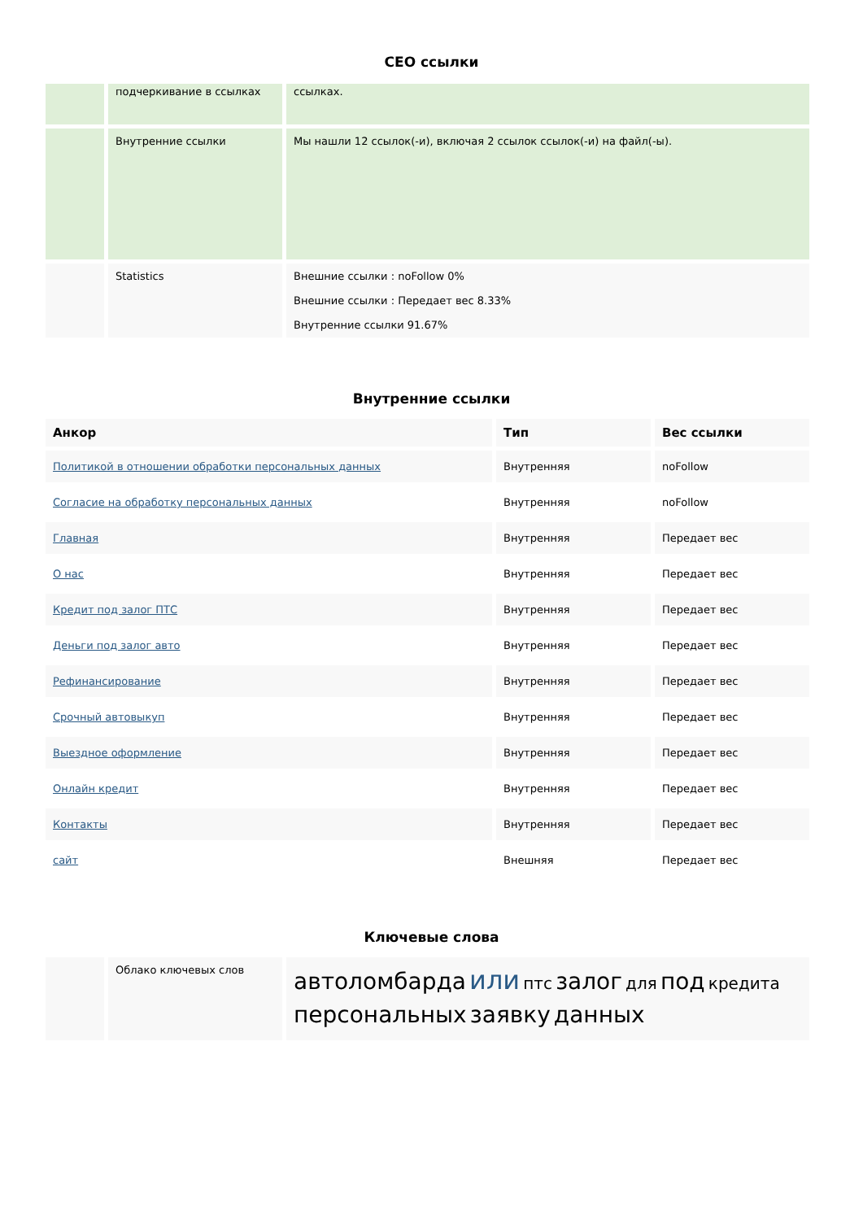СЕО ссылки
| | подчеркивание в ссылках | ссылках. |
| | Внутренние ссылки | Мы нашли 12 ссылок(-и), включая 2 ссылок ссылок(-и) на файл(-ы). |
| | Statistics | Внешние ссылки : noFollow 0% Внешние ссылки : Передает вес 8.33% Внутренние ссылки 91.67% |
Внутренние ссылки
| Анкор | Тип | Вес ссылки |
| --- | --- | --- |
| Политикой в отношении обработки персональных данных | Внутренняя | noFollow |
| Согласие на обработку персональных данных | Внутренняя | noFollow |
| Главная | Внутренняя | Передает вес |
| О нас | Внутренняя | Передает вес |
| Кредит под залог ПТС | Внутренняя | Передает вес |
| Деньги под залог авто | Внутренняя | Передает вес |
| Рефинансирование | Внутренняя | Передает вес |
| Срочный автовыкуп | Внутренняя | Передает вес |
| Выездное оформление | Внутренняя | Передает вес |
| Онлайн кредит | Внутренняя | Передает вес |
| Контакты | Внутренняя | Передает вес |
| сайт | Внешняя | Передает вес |
Ключевые слова
| | Облако ключевых слов | автоломбарда или птс залог для под кредита персональных заявку данных |